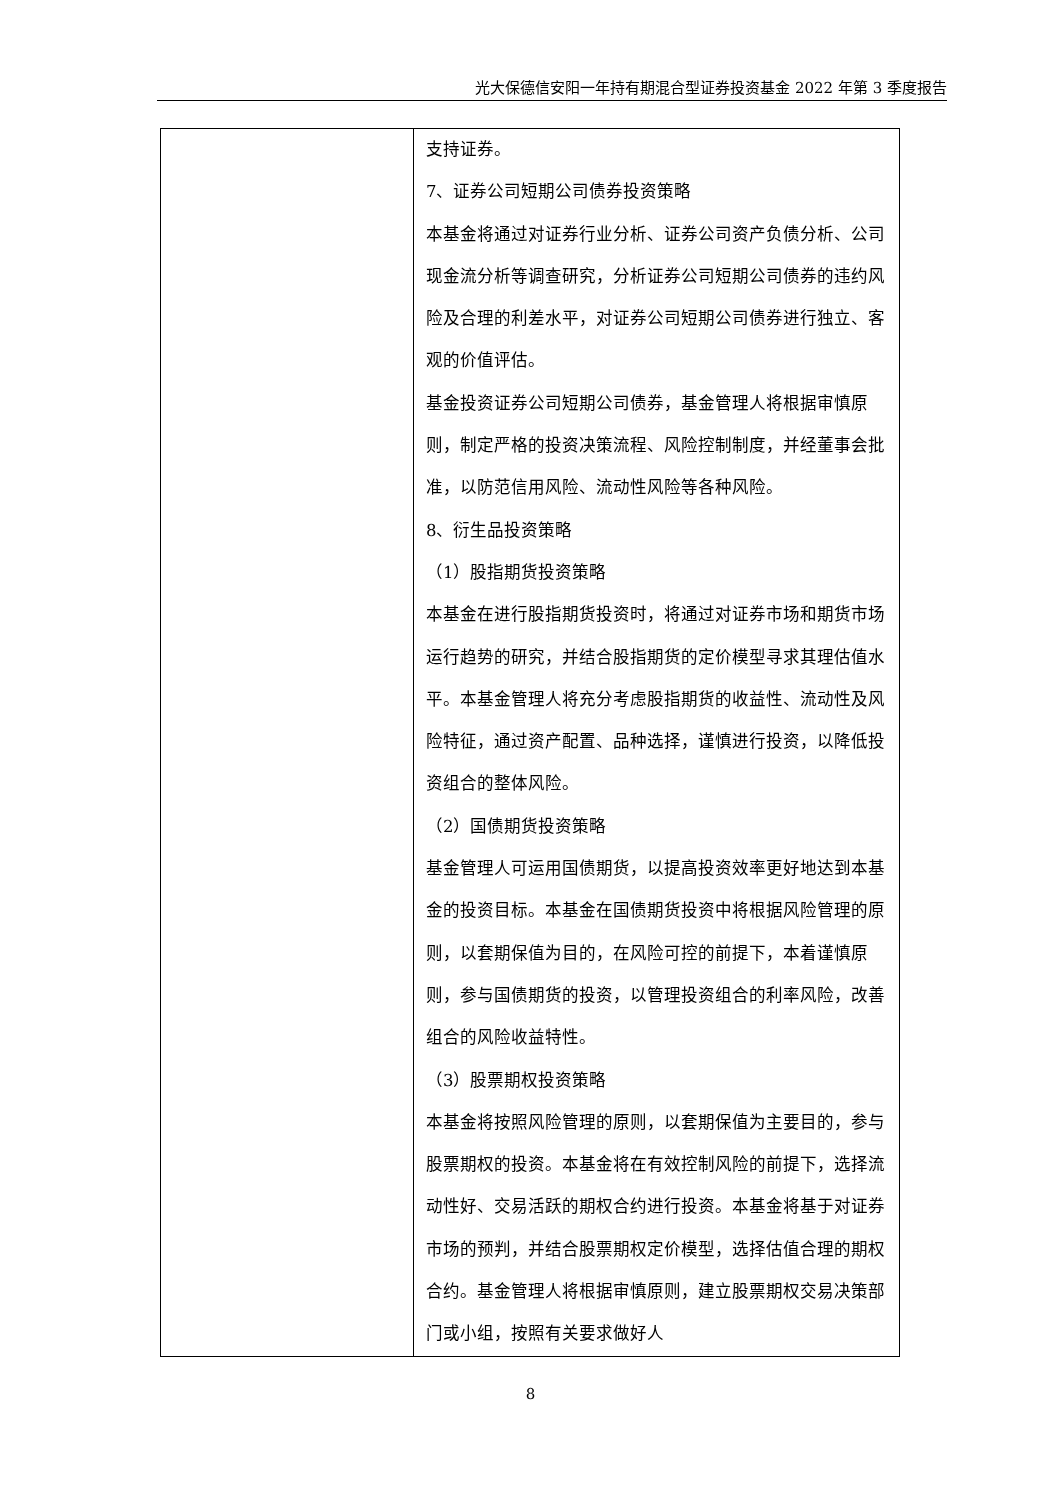光大保德信安阳一年持有期混合型证券投资基金 2022 年第 3 季度报告
| | 支持证券。 7、证券公司短期公司债券投资策略 本基金将通过对证券行业分析、证券公司资产负债分析、公司现金流分析等调查研究，分析证券公司短期公司债券的违约风险及合理的利差水平，对证券公司短期公司债券进行独立、客观的价值评估。 基金投资证券公司短期公司债券，基金管理人将根据审慎原则，制定严格的投资决策流程、风险控制制度，并经董事会批准，以防范信用风险、流动性风险等各种风险。 8、衍生品投资策略 （1）股指期货投资策略 本基金在进行股指期货投资时，将通过对证券市场和期货市场运行趋势的研究，并结合股指期货的定价模型寻求其理估值水平。本基金管理人将充分考虑股指期货的收益性、流动性及风险特征，通过资产配置、品种选择，谨慎进行投资，以降低投资组合的整体风险。 （2）国债期货投资策略 基金管理人可运用国债期货，以提高投资效率更好地达到本基金的投资目标。本基金在国债期货投资中将根据风险管理的原则，以套期保值为目的，在风险可控的前提下，本着谨慎原则，参与国债期货的投资，以管理投资组合的利率风险，改善组合的风险收益特性。 （3）股票期权投资策略 本基金将按照风险管理的原则，以套期保值为主要目的，参与股票期权的投资。本基金将在有效控制风险的前提下，选择流动性好、交易活跃的期权合约进行投资。本基金将基于对证券市场的预判，并结合股票期权定价模型，选择估值合理的期权合约。基金管理人将根据审慎原则，建立股票期权交易决策部门或小组，按照有关要求做好人 |
8